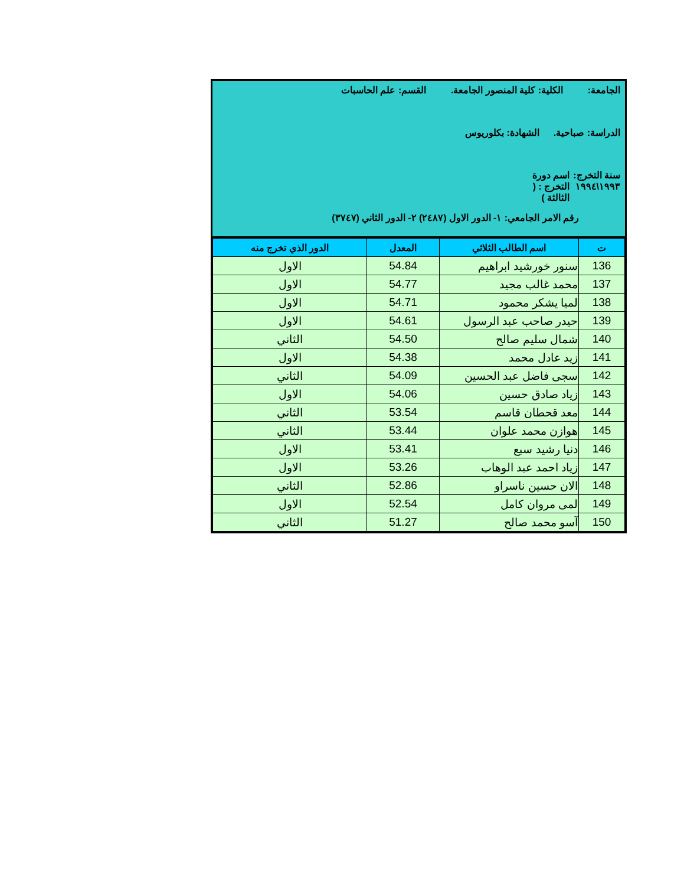الجامعة: الكلية: كلية المنصور الجامعة. القسم: علم الحاسبات
الدراسة: صباحية. الشهادة: بكلوريوس
سنة التخرج: ١٩٩٣\١٩٩٤ اسم دورة التخرج : ( الثالثة )
رقم الامر الجامعي: ١- الدور الاول (٢٤٨٧) ٢- الدور الثاني (٣٧٤٧)
| ت | اسم الطالب الثلاثي | المعدل | الدور الذي تخرج منه |
| --- | --- | --- | --- |
| 136 | سنور خورشيد ابراهيم | 54.84 | الاول |
| 137 | محمد غالب مجيد | 54.77 | الاول |
| 138 | لميا يشكر محمود | 54.71 | الاول |
| 139 | حيدر صاحب عبد الرسول | 54.61 | الاول |
| 140 | شمال سليم صالح | 54.50 | الثاني |
| 141 | زيد عادل محمد | 54.38 | الاول |
| 142 | سجى فاضل عبد الحسين | 54.09 | الثاني |
| 143 | زياد صادق حسين | 54.06 | الاول |
| 144 | معد قحطان قاسم | 53.54 | الثاني |
| 145 | هوازن محمد علوان | 53.44 | الثاني |
| 146 | دنيا رشيد سبع | 53.41 | الاول |
| 147 | زياد احمد عبد الوهاب | 53.26 | الاول |
| 148 | الان حسين ناسراو | 52.86 | الثاني |
| 149 | لمى مروان كامل | 52.54 | الاول |
| 150 | آسو محمد صالح | 51.27 | الثاني |